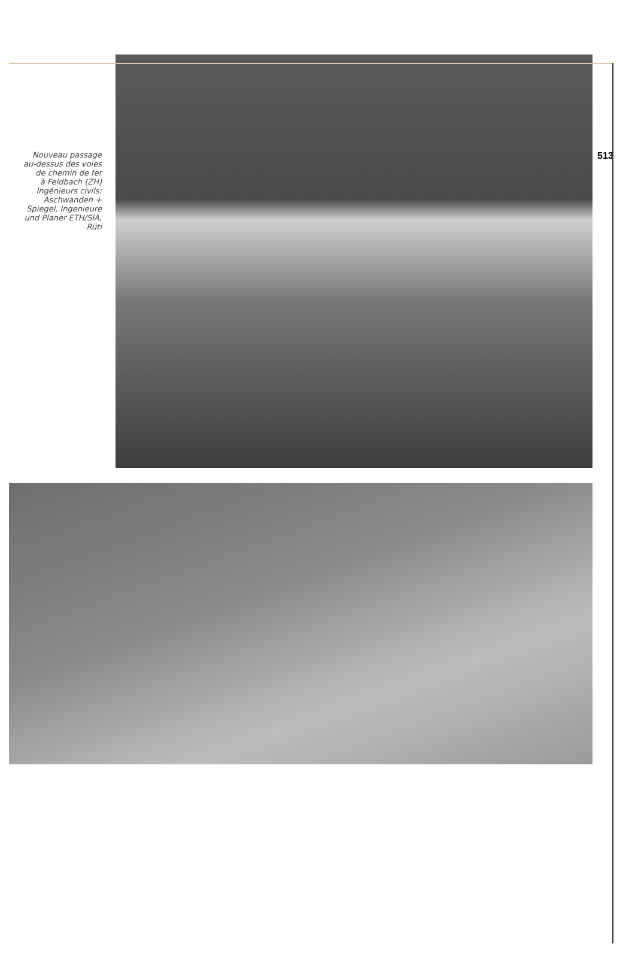Nouveau passage
au-dessus des voies
de chemin de fer
à Feldbach (ZH)
Ingénieurs civils:
Aschwanden +
Spiegel, Ingenieure
und Planer ETH/SIA,
Rüti
513